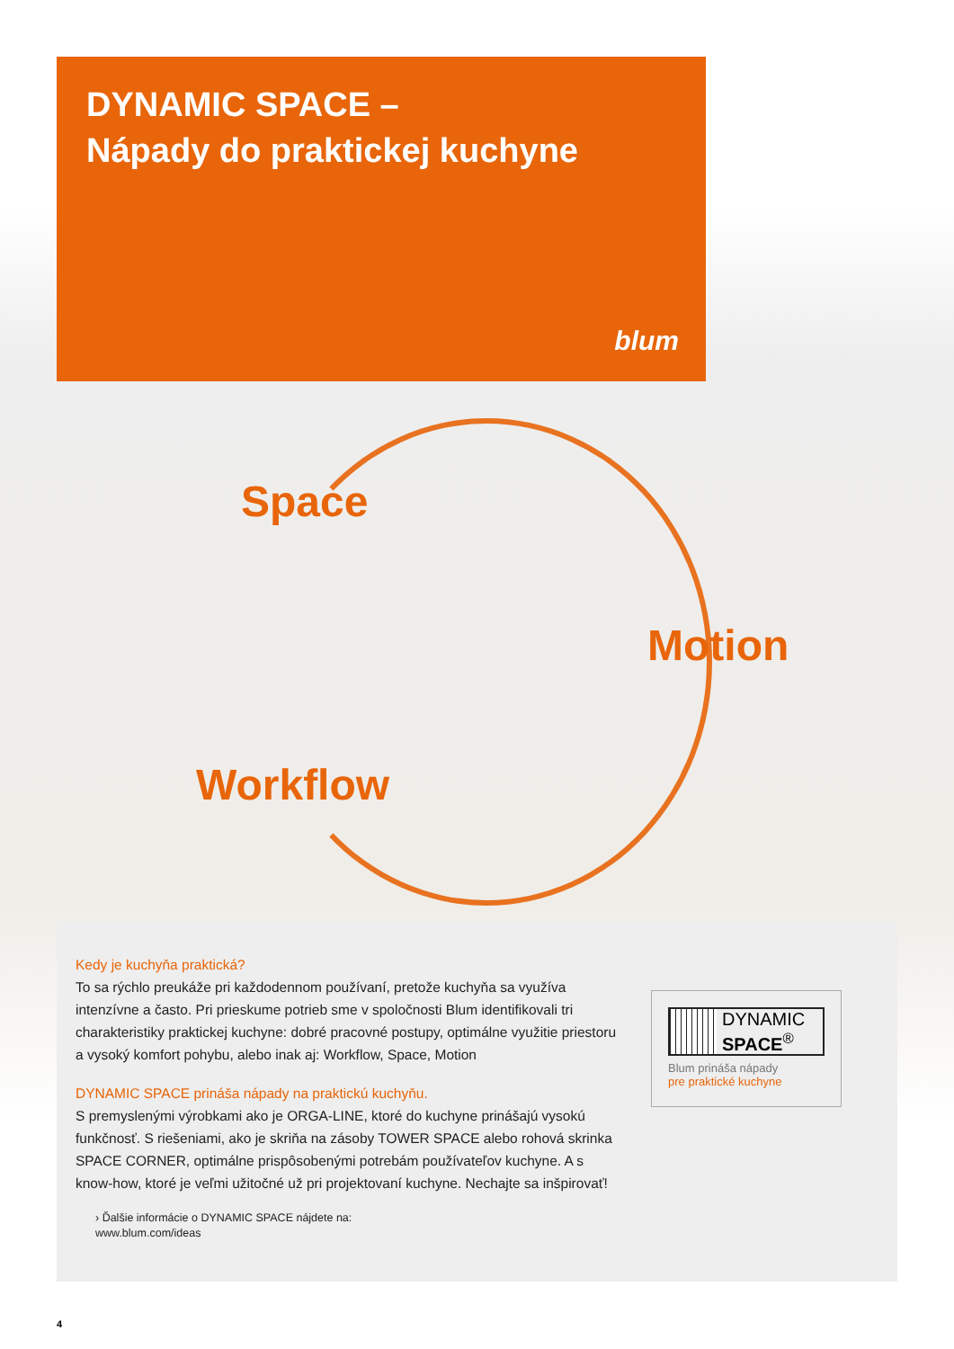DYNAMIC SPACE –
Nápady do praktickej kuchyne
blum
Space
Motion
Workflow
Kedy je kuchyňa praktická?
To sa rýchlo preukáže pri každodennom používaní, pretože kuchyňa sa využíva intenzívne a často. Pri prieskume potrieb sme v spoločnosti Blum identifikovali tri charakteristiky praktickej kuchyne: dobré pracovné postupy, optimálne využitie priestoru a vysoký komfort pohybu, alebo inak aj: Workflow, Space, Motion
DYNAMIC SPACE prináša nápady na praktickú kuchyňu.
S premyslenými výrobkami ako je ORGA-LINE, ktoré do kuchyne prinášajú vysokú funkčnosť. S riešeniami, ako je skriňa na zásoby TOWER SPACE alebo rohová skrinka SPACE CORNER, optimálne prispôsobenými potrebám používateľov kuchyne. A s know-how, ktoré je veľmi užitočné už pri projektovaní kuchyne. Nechajte sa inšpirovať!
› Ďalšie informácie o DYNAMIC SPACE nájdete na:
www.blum.com/ideas
DYNAMIC
SPACE<sup>®</sup>
Blum prináša nápady
pre praktické kuchyne
4